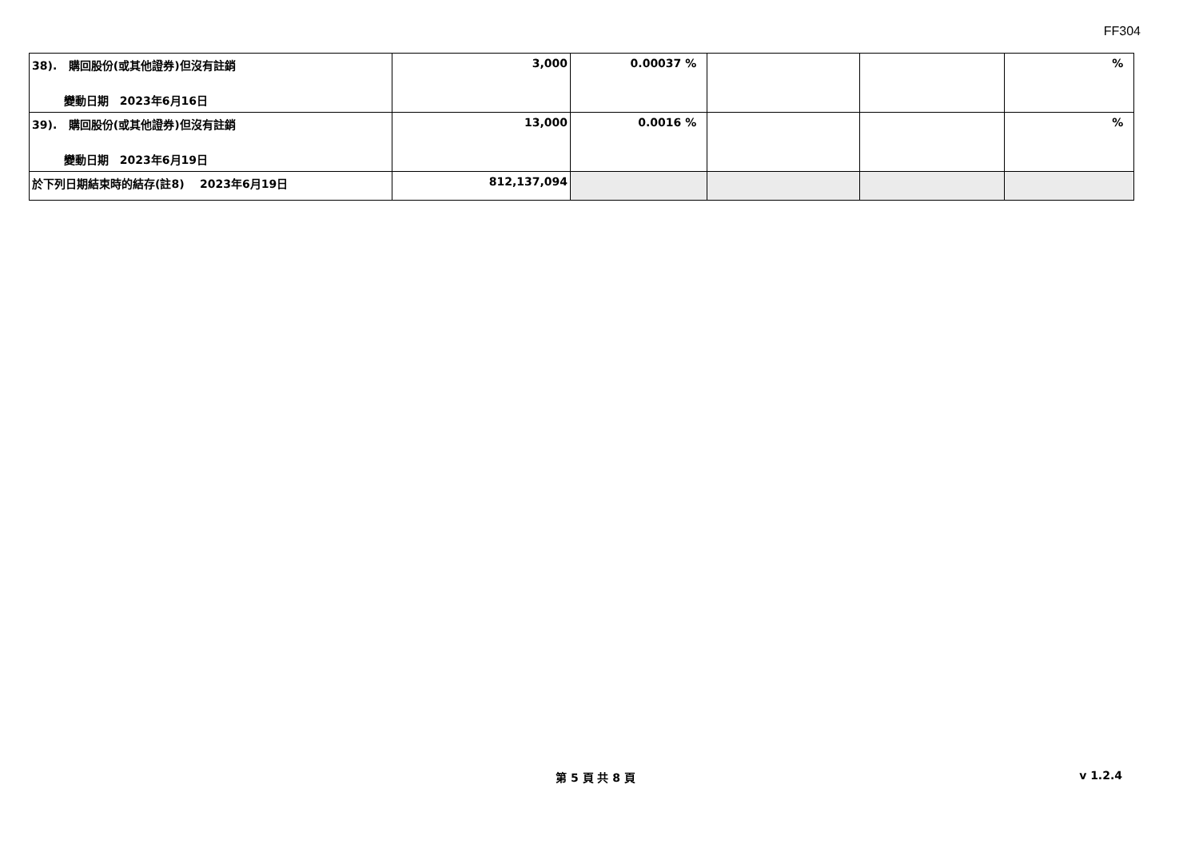FF304
| 38). 購回股份(或其他證券)但沒有註銷 變動日期 2023年6月16日 | 3,000 | 0.00037 % | | | % |
| 39). 購回股份(或其他證券)但沒有註銷 變動日期 2023年6月19日 | 13,000 | 0.0016 % | | | % |
| 於下列日期結束時的結存(註8) 2023年6月19日 | 812,137,094 | | | | |
第 5 頁 共 8 頁
v 1.2.4